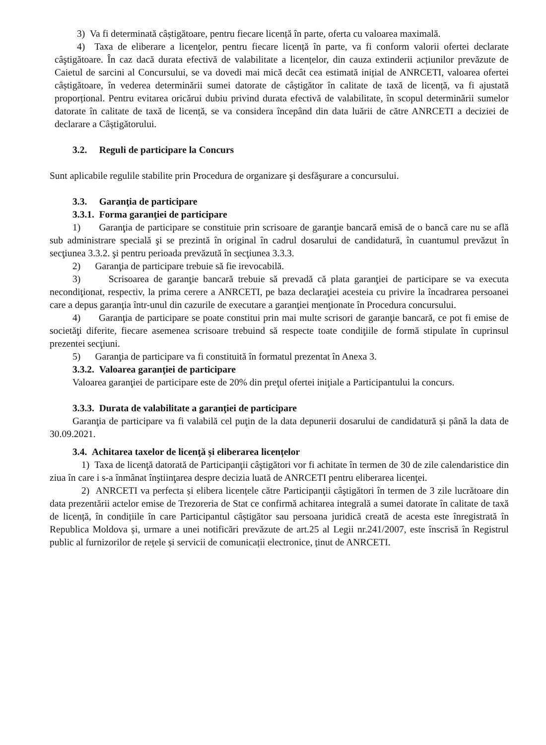3) Va fi determinată câștigătoare, pentru fiecare licență în parte, oferta cu valoarea maximală.
4) Taxa de eliberare a licenţelor, pentru fiecare licență în parte, va fi conform valorii ofertei declarate câştigătoare. În caz dacă durata efectivă de valabilitate a licențelor, din cauza extinderii acțiunilor prevăzute de Caietul de sarcini al Concursului, se va dovedi mai mică decât cea estimată inițial de ANRCETI, valoarea ofertei câștigătoare, în vederea determinării sumei datorate de câștigător în calitate de taxă de licență, va fi ajustată proporțional. Pentru evitarea oricărui dubiu privind durata efectivă de valabilitate, în scopul determinării sumelor datorate în calitate de taxă de licență, se va considera începând din data luării de către ANRCETI a deciziei de declarare a Câștigătorului.
3.2. Reguli de participare la Concurs
Sunt aplicabile regulile stabilite prin Procedura de organizare şi desfăşurare a concursului.
3.3. Garanţia de participare
3.3.1. Forma garanţiei de participare
1) Garanţia de participare se constituie prin scrisoare de garanţie bancară emisă de o bancă care nu se află sub administrare specială şi se prezintă în original în cadrul dosarului de candidatură, în cuantumul prevăzut în secţiunea 3.3.2. şi pentru perioada prevăzută în secţiunea 3.3.3.
2) Garanţia de participare trebuie să fie irevocabilă.
3) Scrisoarea de garanţie bancară trebuie să prevadă că plata garanţiei de participare se va executa necondiţionat, respectiv, la prima cerere a ANRCETI, pe baza declaraţiei acesteia cu privire la încadrarea persoanei care a depus garanţia într-unul din cazurile de executare a garanţiei menţionate în Procedura concursului.
4) Garanţia de participare se poate constitui prin mai multe scrisori de garanţie bancară, ce pot fi emise de societăţi diferite, fiecare asemenea scrisoare trebuind să respecte toate condiţiile de formă stipulate în cuprinsul prezentei secţiuni.
5) Garanţia de participare va fi constituită în formatul prezentat în Anexa 3.
3.3.2. Valoarea garanţiei de participare
Valoarea garanţiei de participare este de 20% din preţul ofertei iniţiale a Participantului la concurs.
3.3.3. Durata de valabilitate a garanţiei de participare
Garanţia de participare va fi valabilă cel puţin de la data depunerii dosarului de candidatură și până la data de 30.09.2021.
3.4. Achitarea taxelor de licenţă și eliberarea licențelor
1) Taxa de licenţă datorată de Participanţii câştigători vor fi achitate în termen de 30 de zile calendaristice din ziua în care i s-a înmânat înştiinţarea despre decizia luată de ANRCETI pentru eliberarea licenţei.
2) ANRCETI va perfecta și elibera licențele către Participanţii câştigători în termen de 3 zile lucrătoare din data prezentării actelor emise de Trezoreria de Stat ce confirmă achitarea integrală a sumei datorate în calitate de taxă de licență, în condițiile în care Participantul câștigător sau persoana juridică creată de acesta este înregistrată în Republica Moldova și, urmare a unei notificări prevăzute de art.25 al Legii nr.241/2007, este înscrisă în Registrul public al furnizorilor de rețele și servicii de comunicații electronice, ținut de ANRCETI.